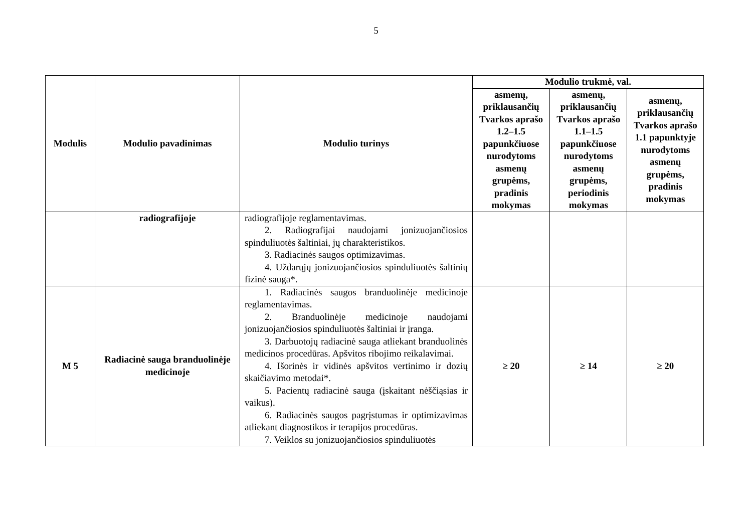5
| Modulis | Modulio pavadinimas | Modulio turinys | Modulio trukmė, val. | | |
| --- | --- | --- | --- | --- | --- |
| | | | asmenų, priklausančių Tvarkos aprašo 1.2–1.5 papunkčiuose nurodytoms asmenų grupėms, pradinis mokymas | asmenų, priklausančių Tvarkos aprašo 1.1–1.5 papunkčiuose nurodytoms asmenų grupėms, periodinis mokymas | asmenų, priklausančių Tvarkos aprašo 1.1 papunktyje nurodytoms asmenų grupėms, pradinis mokymas |
| | radiografijoje | radiografijoje reglamentavimas. 2. Radiografijai naudojami jonizuojančiosios spinduliuotės šaltiniai, jų charakteristikos. 3. Radiacinės saugos optimizavimas. 4. Uždarųjų jonizuojančiosios spinduliuotės šaltinių fizinė sauga*. | | | |
| M 5 | Radiacinė sauga branduolinėje medicinoje | 1. Radiacinės saugos branduolinėje medicinoje reglamentavimas. 2. Branduolinėje medicinoje naudojami jonizuojančiosios spinduliuotės šaltiniai ir įranga. 3. Darbuotojų radiacinė sauga atliekant branduolinės medicinos procedūras. Apšvitos ribojimo reikalavimai. 4. Išorinės ir vidinės apšvitos vertinimo ir dozių skaičiavimo metodai*. 5. Pacientų radiacinė sauga (įskaitant nėščiąsias ir vaikus). 6. Radiacinės saugos pagrįstumas ir optimizavimas atliekant diagnostikos ir terapijos procedūras. 7. Veiklos su jonizuojančiosios spinduliuotės | ≥ 20 | ≥ 14 | ≥ 20 |